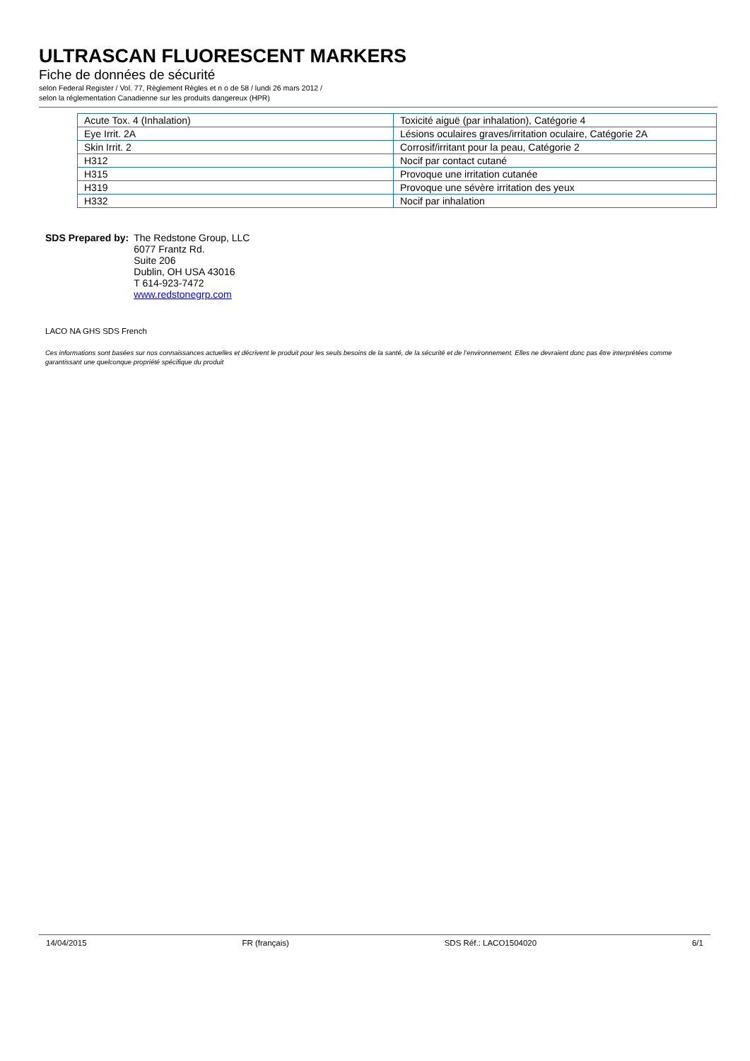ULTRASCAN FLUORESCENT MARKERS
Fiche de données de sécurité
selon Federal Register / Vol. 77, Règlement Règles et n o de 58 / lundi 26 mars 2012 /
selon la réglementation Canadienne sur les produits dangereux (HPR)
| Acute Tox. 4 (Inhalation) | Toxicité aiguë (par inhalation), Catégorie 4 |
| Eye Irrit. 2A | Lésions oculaires graves/irritation oculaire, Catégorie 2A |
| Skin Irrit. 2 | Corrosif/irritant pour la peau, Catégorie 2 |
| H312 | Nocif par contact cutané |
| H315 | Provoque une irritation cutanée |
| H319 | Provoque une sévère irritation des yeux |
| H332 | Nocif par inhalation |
SDS Prepared by: The Redstone Group, LLC
6077 Frantz Rd.
Suite 206
Dublin, OH USA 43016
T 614-923-7472
www.redstonegrp.com
LACO NA GHS SDS French
Ces informations sont basées sur nos connaissances actuelles et décrivent le produit pour les seuls besoins de la santé, de la sécurité et de l’environnement. Elles ne devraient donc pas être interprétées comme garantissant une quelconque propriété spécifique du produit
14/04/2015 FR (français) SDS Réf.: LACO1504020 6/1